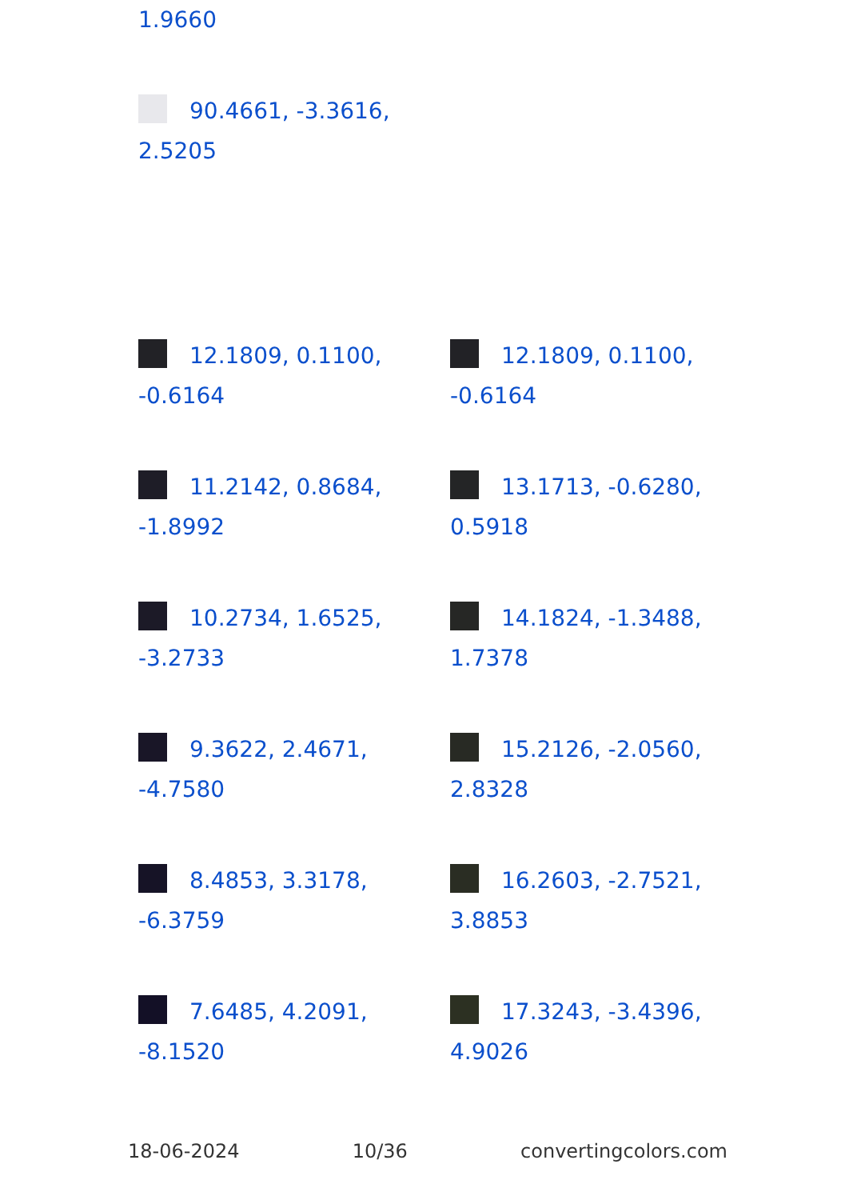1.9660
90.4661, -3.3616, 2.5205
12.1809, 0.1100, -0.6164
12.1809, 0.1100, -0.6164
11.2142, 0.8684, -1.8992
13.1713, -0.6280, 0.5918
10.2734, 1.6525, -3.2733
14.1824, -1.3488, 1.7378
9.3622, 2.4671, -4.7580 15.2126, -2.0560, 2.8328
8.4853, 3.3178, -6.3759 16.2603, -2.7521, 3.8853
7.6485, 4.2091, -8.1520 17.3243, -3.4396, 4.9026
18-06-2024 10/36 convertingcolors.com